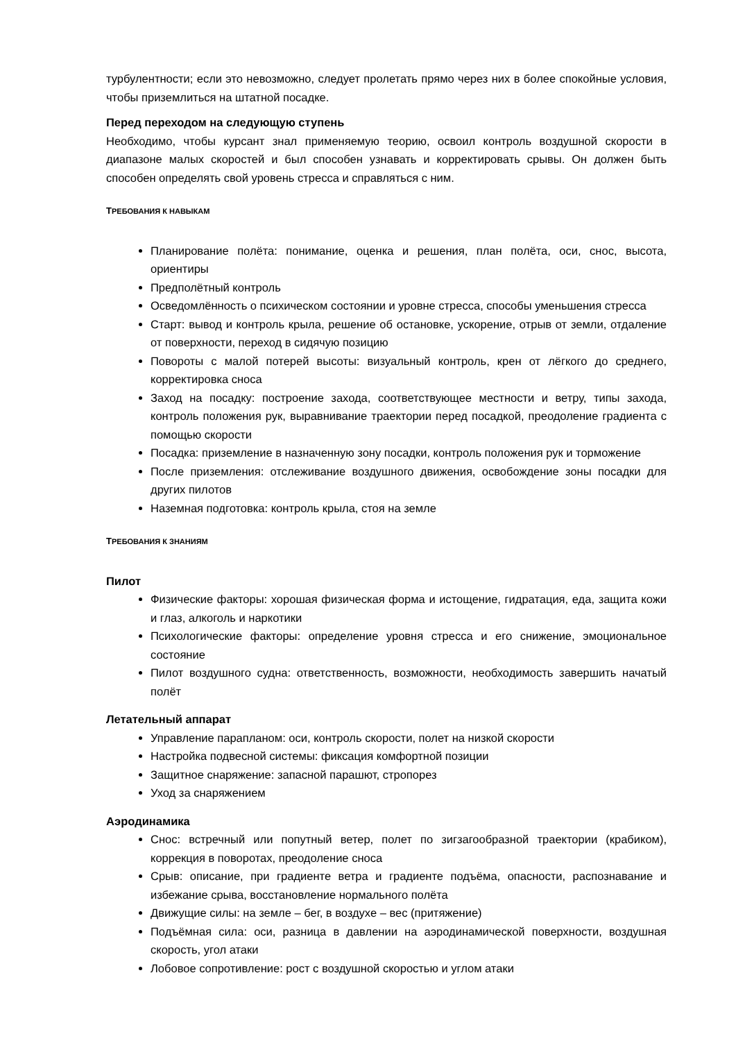турбулентности; если это невозможно, следует пролетать прямо через них в более спокойные условия, чтобы приземлиться на штатной посадке.
Перед переходом на следующую ступень
Необходимо, чтобы курсант знал применяемую теорию, освоил контроль воздушной скорости в диапазоне малых скоростей и был способен узнавать и корректировать срывы. Он должен быть способен определять свой уровень стресса и справляться с ним.
ТРЕБОВАНИЯ К НАВЫКАМ
Планирование полёта: понимание, оценка и решения, план полёта, оси, снос, высота, ориентиры
Предполётный контроль
Осведомлённость о психическом состоянии и уровне стресса, способы уменьшения стресса
Старт: вывод и контроль крыла, решение об остановке, ускорение, отрыв от земли, отдаление от поверхности, переход в сидячую позицию
Повороты с малой потерей высоты: визуальный контроль, крен от лёгкого до среднего, корректировка сноса
Заход на посадку: построение захода, соответствующее местности и ветру, типы захода, контроль положения рук, выравнивание траектории перед посадкой, преодоление градиента с помощью скорости
Посадка: приземление в назначенную зону посадки, контроль положения рук и торможение
После приземления: отслеживание воздушного движения, освобождение зоны посадки для других пилотов
Наземная подготовка: контроль крыла, стоя на земле
ТРЕБОВАНИЯ К ЗНАНИЯМ
Пилот
Физические факторы: хорошая физическая форма и истощение, гидратация, еда, защита кожи и глаз, алкоголь и наркотики
Психологические факторы: определение уровня стресса и его снижение, эмоциональное состояние
Пилот воздушного судна: ответственность, возможности, необходимость завершить начатый полёт
Летательный аппарат
Управление парапланом: оси, контроль скорости, полет на низкой скорости
Настройка подвесной системы: фиксация комфортной позиции
Защитное снаряжение: запасной парашют, стропорез
Уход за снаряжением
Аэродинамика
Снос: встречный или попутный ветер, полет по зигзагообразной траектории (крабиком), коррекция в поворотах, преодоление сноса
Срыв: описание, при градиенте ветра и градиенте подъёма, опасности, распознавание и избежание срыва, восстановление нормального полёта
Движущие силы: на земле – бег, в воздухе – вес (притяжение)
Подъёмная сила: оси, разница в давлении на аэродинамической поверхности, воздушная скорость, угол атаки
Лобовое сопротивление: рост с воздушной скоростью и углом атаки